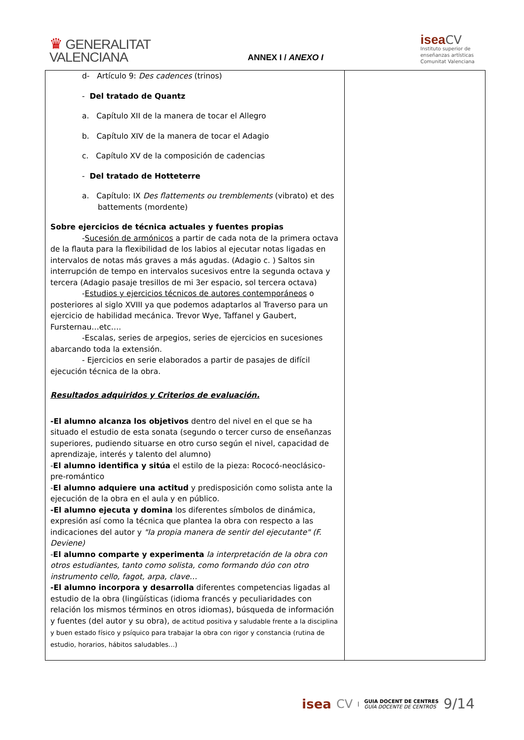♛ GENERALITAT
VALENCIANA
ANNEX I / ANEXO I
isea CV
Instituto superior de
enseñanzas artísticas
Comunitat Valenciana
| d- Artículo 9: Des cadences (trinos) - Del tratado de Quantz a. Capítulo XII de la manera de tocar el Allegro b. Capítulo XIV de la manera de tocar el Adagio c. Capítulo XV de la composición de cadencias - Del tratado de Hotteterre a. Capítulo: IX Des flattements ou tremblements (vibrato) et des battements (mordente) Sobre ejercicios de técnica actuales y fuentes propias - Sucesión de armónicos a partir de cada nota de la primera octava de la flauta para la flexibilidad de los labios al ejecutar notas ligadas en intervalos de notas más graves a más agudas. (Adagio c. ) Saltos sin interrupción de tempo en intervalos sucesivos entre la segunda octava y tercera (Adagio pasaje tresillos de mi 3er espacio, sol tercera octava) - Estudios y ejercicios técnicos de autores contemporáneos o posteriores al siglo XVIII ya que podemos adaptarlos al Traverso para un ejercicio de habilidad mecánica. Trevor Wye, Taffanel y Gaubert, Fursternau…etc…. -Escalas, series de arpegios, series de ejercicios en sucesiones abarcando toda la extensión. - Ejercicios en serie elaborados a partir de pasajes de difícil ejecución técnica de la obra. Resultados adquiridos y Criterios de evaluación. -El alumno alcanza los objetivos dentro del nivel en el que se ha situado el estudio de esta sonata (segundo o tercer curso de enseñanzas superiores, pudiendo situarse en otro curso según el nivel, capacidad de aprendizaje, interés y talento del alumno) - El alumno identifica y sitúa el estilo de la pieza: Rococó-neoclásico-pre-romántico - El alumno adquiere una actitud y predisposición como solista ante la ejecución de la obra en el aula y en público. -El alumno ejecuta y domina los diferentes símbolos de dinámica, expresión así como la técnica que plantea la obra con respecto a las indicaciones del autor y "la propia manera de sentir del ejecutante" (F. Deviene) - El alumno comparte y experimenta la interpretación de la obra con otros estudiantes, tanto como solista, como formando dúo con otro instrumento cello, fagot, arpa, clave… -El alumno incorpora y desarrolla diferentes competencias ligadas al estudio de la obra (lingüísticas (idioma francés y peculiaridades con relación los mismos términos en otros idiomas), búsqueda de información y fuentes (del autor y su obra), de actitud positiva y saludable frente a la disciplina y buen estado físico y psíquico para trabajar la obra con rigor y constancia (rutina de estudio, horarios, hábitos saludables…) | |
isea CV |
GUIA DOCENT DE CENTRES
GUÍA DOCENTE DE CENTROS
9/14